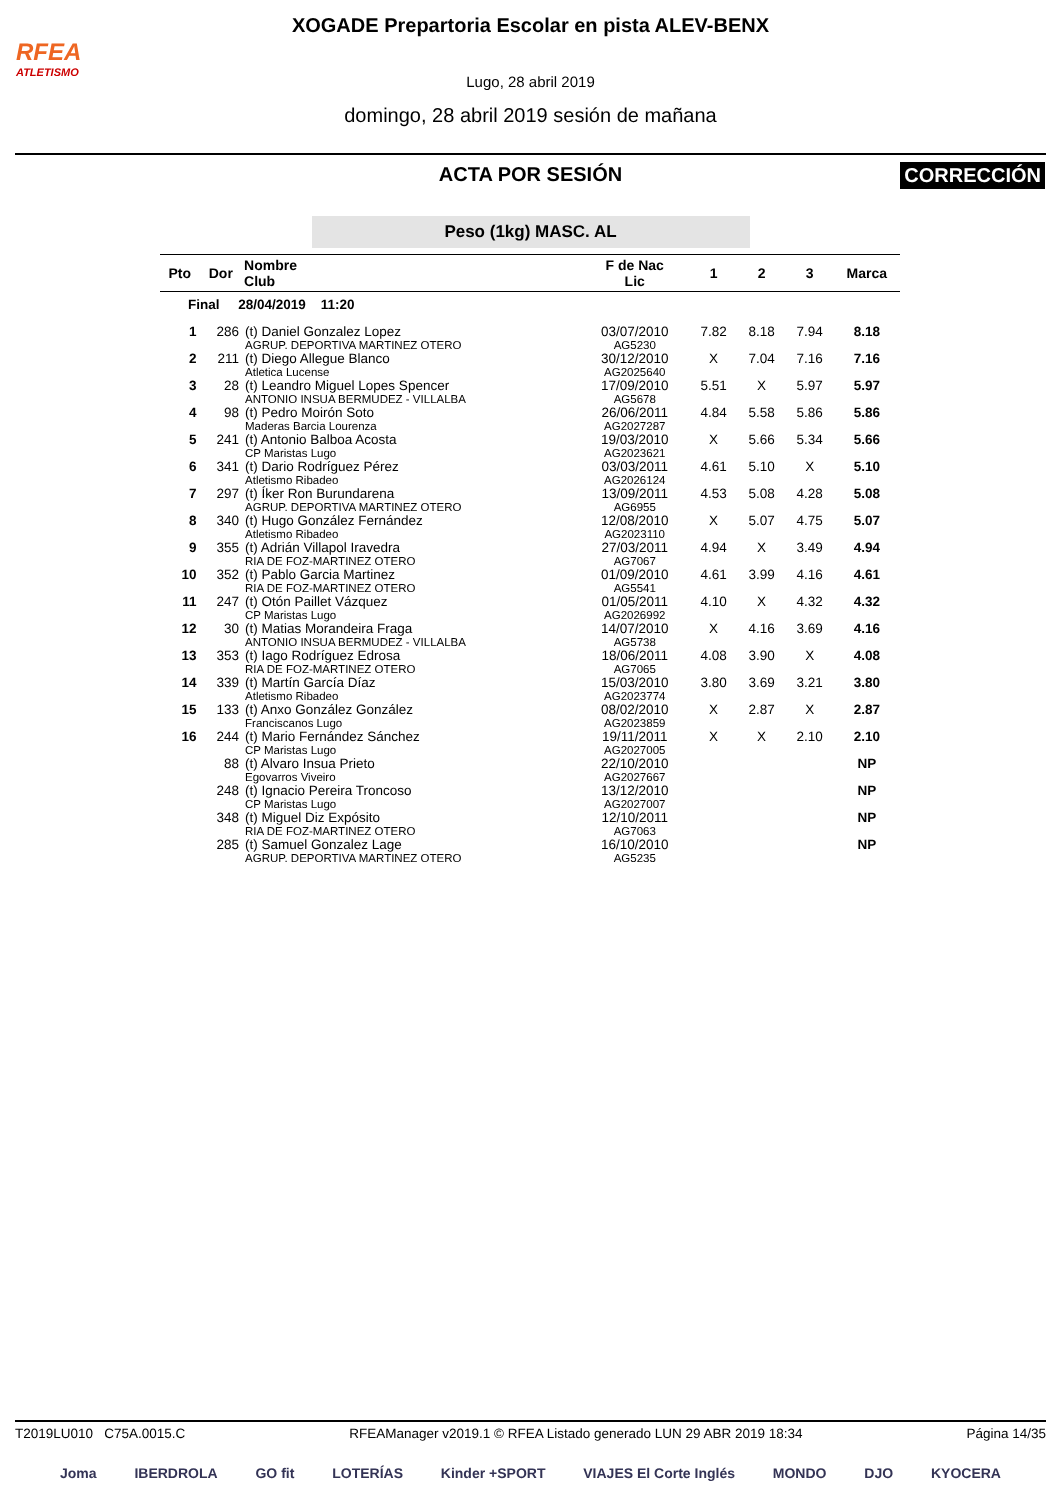RFEA
ATLETISMO
XOGADE Prepartoria Escolar en pista ALEV-BENX
Lugo, 28 abril 2019
domingo, 28 abril 2019 sesión de mañana
ACTA POR SESIÓN
CORRECCIÓN
Peso (1kg) MASC. AL
| Pto | Dor | Nombre Club | F de Nac Lic | 1 | 2 | 3 | Marca |
| --- | --- | --- | --- | --- | --- | --- | --- |
| Final 28/04/2019 11:20 | | | | | | | |
| 1 | 286 | (t) Daniel Gonzalez Lopez AGRUP. DEPORTIVA MARTINEZ OTERO | 03/07/2010 AG5230 | 7.82 | 8.18 | 7.94 | 8.18 |
| 2 | 211 | (t) Diego Allegue Blanco Atletica Lucense | 30/12/2010 AG2025640 | X | 7.04 | 7.16 | 7.16 |
| 3 | 28 | (t) Leandro Miguel Lopes Spencer ANTONIO INSUA BERMUDEZ - VILLALBA | 17/09/2010 AG5678 | 5.51 | X | 5.97 | 5.97 |
| 4 | 98 | (t) Pedro Moirón Soto Maderas Barcia Lourenza | 26/06/2011 AG2027287 | 4.84 | 5.58 | 5.86 | 5.86 |
| 5 | 241 | (t) Antonio Balboa Acosta CP Maristas Lugo | 19/03/2010 AG2023621 | X | 5.66 | 5.34 | 5.66 |
| 6 | 341 | (t) Dario Rodríguez Pérez Atletismo Ribadeo | 03/03/2011 AG2026124 | 4.61 | 5.10 | X | 5.10 |
| 7 | 297 | (t) Íker Ron Burundarena AGRUP. DEPORTIVA MARTINEZ OTERO | 13/09/2011 AG6955 | 4.53 | 5.08 | 4.28 | 5.08 |
| 8 | 340 | (t) Hugo González Fernández Atletismo Ribadeo | 12/08/2010 AG2023110 | X | 5.07 | 4.75 | 5.07 |
| 9 | 355 | (t) Adrián Villapol Iravedra RIA DE FOZ-MARTINEZ OTERO | 27/03/2011 AG7067 | 4.94 | X | 3.49 | 4.94 |
| 10 | 352 | (t) Pablo Garcia Martinez RIA DE FOZ-MARTINEZ OTERO | 01/09/2010 AG5541 | 4.61 | 3.99 | 4.16 | 4.61 |
| 11 | 247 | (t) Otón Paillet Vázquez CP Maristas Lugo | 01/05/2011 AG2026992 | 4.10 | X | 4.32 | 4.32 |
| 12 | 30 | (t) Matias Morandeira Fraga ANTONIO INSUA BERMUDEZ - VILLALBA | 14/07/2010 AG5738 | X | 4.16 | 3.69 | 4.16 |
| 13 | 353 | (t) Iago Rodríguez Edrosa RIA DE FOZ-MARTINEZ OTERO | 18/06/2011 AG7065 | 4.08 | 3.90 | X | 4.08 |
| 14 | 339 | (t) Martín García Díaz Atletismo Ribadeo | 15/03/2010 AG2023774 | 3.80 | 3.69 | 3.21 | 3.80 |
| 15 | 133 | (t) Anxo González González Franciscanos Lugo | 08/02/2010 AG2023859 | X | 2.87 | X | 2.87 |
| 16 | 244 | (t) Mario Fernández Sánchez CP Maristas Lugo | 19/11/2011 AG2027005 | X | X | 2.10 | 2.10 |
| | 88 | (t) Alvaro Insua Prieto Egovarros Viveiro | 22/10/2010 AG2027667 | | | | NP |
| | 248 | (t) Ignacio Pereira Troncoso CP Maristas Lugo | 13/12/2010 AG2027007 | | | | NP |
| | 348 | (t) Miguel Diz Expósito RIA DE FOZ-MARTINEZ OTERO | 12/10/2011 AG7063 | | | | NP |
| | 285 | (t) Samuel Gonzalez Lage AGRUP. DEPORTIVA MARTINEZ OTERO | 16/10/2010 AG5235 | | | | NP |
T2019LU010 C75A.0015.C RFEAManager v2019.1 © RFEA Listado generado LUN 29 ABR 2019 18:34 Página 14/35
Joma IBERDROLA GO fit LOTERÍAS Kinder +SPORT VIAJES El Corte Inglés MONDO DJO KYOCERA